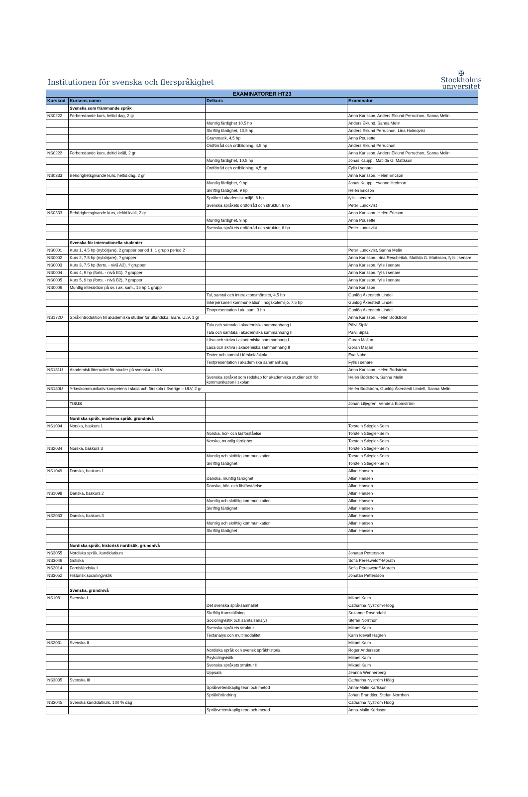Institutionen för svenska och flerspråkighet
✠
Stockholms
universitet
| EXAMINATORER HT23 | | | |
| --- | --- | --- | --- |
| Kurskod | Kursens namn | Delkurs | Examinator |
| | Svenska som främmande språk | | |
| NS0222 | Förberedande kurs, heltid dag, 2 gr | | Anna Karlsson, Anders Eklund Perruchon, Sanna Melin |
| | | Muntlig färdighet 10,5 hp | Anders Eklund, Sanna Melin |
| | | Skriftlig färdighet, 10,5 hp | Anders Eklund Perruchon, Lina Holmqvist |
| | | Grammatik, 4,5 hp | Anna Pousette |
| | | Ordförråd och ordbildning, 4,5 hp | Anders Eklund Perruchon |
| NS0222 | Förberedande kurs, deltid kväll, 2 gr | | Anna Karlsson, Anders Eklund Perruchon, Sanna Melin |
| | | Muntlig färdighet, 10,5 hp | Jonas Kauppi, Matilda G. Mattsson |
| | | Ordförråd och ordbildning, 4,5 hp | Fylls i senare |
| NS0333 | Behörighetsgivande kurs, heltid dag, 2 gr | | Anna Karlsson, Helén Ericson |
| | | Muntlig färdighet, 9 hp | Jonas Kauppi, Yvonne Hedman |
| | | Skriftlig färdighet, 9 hp | Helén Ericson |
| | | Språket i akademisk miljö, 6 hp | fylls i senare |
| | | Svenska språkets ordförråd och struktur, 6 hp | Peter Lundkvist |
| NS0333 | Behörighetsgivande kurs, deltid kväll, 2 gr | | Anna Karlsson, Helén Ericson |
| | | Muntlig färdighet, 9 hp | Anna Pousette |
| | | Svenska språkets ordförråd och struktur, 6 hp | Peter Lundkvist |
| | Svenska för internationella studenter | | |
| NS0001 | Kurs 1, 4,5 hp (nybörjare), 2 grupper period 1, 1 grupp period 2 | | Peter Lundkvist, Sanna Melin |
| NS0002 | Kurs 2, 7,5 hp (nybörjare), ? grupper | | Anna Karlsson, Irina Reschetiuk, Matilda G. Mattsson, fylls i senare |
| NS0003 | Kurs 3, 7,5 hp (forts. - nivå A2), ? grupper | | Anna Karlsson, fylls i senare |
| NS0004 | Kurs 4, 9 hp (forts. - nivå B1), ? grupper | | Anna Karlsson, fylls i senare |
| NS0005 | Kurs 5, 9 hp (forts. - nivå B2), ? grupper | | Anna Karlsson, fylls i senare |
| NS0006 | Muntlig interaktion på sv. i ak. sam., 15 hp 1 grupp | | Anna Karlsson |
| | | Tal, samtal och interaktionsmönster, 4,5 hp | Gunlög Åkerstedt Lindell |
| | | Interpersonell kommunikation i högskolemiljö, 7,5 hp | Gunlög Åkerstedt Lindell |
| | | Textpresentation i ak. sam, 3 hp | Gunlög Åkerstedt Lindell |
| NS172U | Språkintroduktion till akademiska studier för utländska lärare, ULV, 1 gr | | Anna Karlsson, Helén Bodström |
| | | Tala och samtala i akademiska sammanhang I | Päivi Sipilä |
| | | Tala och samtala i akademiska sammanhang II | Päivi Sipilä |
| | | Läsa och skriva i akademiska sammanhang I | Goran Maljan |
| | | Läsa och skriva i akademiska sammanhang II | Goran Maljan |
| | | Texter och samtal i förskola/skola | Eva Nobel |
| | | Textpresentation i akademiska sammanhang | Fylls i senare |
| NS181U | Akademisk litteracitet för studier på svenska – ULV | | Anna Karlsson, Helén Bodström |
| | | Svenska språket som redskap för akademiska studier och för kommunikation i skolan | Helén Bodström, Sanna Melin |
| NS180U | Yrkeskommunikativ kompetens i skola och förskola i Sverige – ULV, 2 gr | | Helén Bodström, Gunlög Åkerstedt Lindell, Sanna Melin |
| | TISUS | | Johan Liljegren, Vendela Blomström |
| | Nordiska språk, moderna språk, grundnivå | | |
| NS1094 | Norska, baskurs 1 | | Torstein Stiegler-Seim |
| | | Norska, hör- och läsförståelse | Torstein Stiegler-Seim |
| | | Norska, muntlig färdighet | Torstein Stiegler-Seim |
| NS2034 | Norska, baskurs 3 | | Torstein Stiegler-Seim |
| | | Muntlig och skriftlig kommunikation | Torstein Stiegler-Seim |
| | | Skriftlig färdighet | Torstein Stiegler-Seim |
| NS1049 | Danska, baskurs 1 | | Allan Hansen |
| | | Danska, muntlig färdighet | Allan Hansen |
| | | Danska, hör- och läsförståelse | Allan Hansen |
| NS1098 | Danska, baskurs 2 | | Allan Hansen |
| | | Muntlig och skriftlig kommunikation | Allan Hansen |
| | | Skriftlig färdighet | Allan Hansen |
| NS2033 | Danska, baskurs 3 | | Allan Hansen |
| | | Muntlig och skriftlig kommunikation | Allan Hansen |
| | | Skriftlig färdighet | Allan Hansen |
| | Nordiska språk, historisk nordistik, grundnivå | | |
| NS3055 | Nordiska språk, kandidatkurs | | Jonatan Pettersson |
| NS3046 | Gotiska | | Sofia Pereswetoff-Morath |
| NS2014 | Fornisländska I | | Sofia Pereswetoff-Morath |
| NS3052 | Historisk sociolingvistik | | Jonatan Pettersson |
| | Svenska, grundnivå | | |
| NS1081 | Svenska I | | Mikael Kalm |
| | | Det svenska språksamhället | Catharina Nyström-Höög |
| | | Skriftlig framställning | Suzanne Rosendahl |
| | | Sociolingvistik och samtalsanalys | Stefan Norrthon |
| | | Svenska språkets struktur | Mikael Kalm |
| | | Textanalys och multimodalitet | Karin Idevall Hagren |
| NS2031 | Svenska II | | Mikael Kalm |
| | | Nordiska språk och svensk språkhistoria | Roger Andersson |
| | | Psykolingvistik | Mikael Kalm |
| | | Svenska språkets struktur II | Mikael Kalm |
| | | Uppsats | Jeanna Wennerberg |
| NS3035 | Svenska III | | Catharina Nyström Höög |
| | | Språkvetenskaplig teori och metod | Anna-Malin Karlsson |
| | | Språkförändring | Johan Brandtler, Stefan Norrthon |
| NS3045 | Svenska kandidatkurs, 100 % dag | | Catharina Nyström Höög |
| | | Språkvetenskaplig teori och metod | Anna-Malin Karlsson |